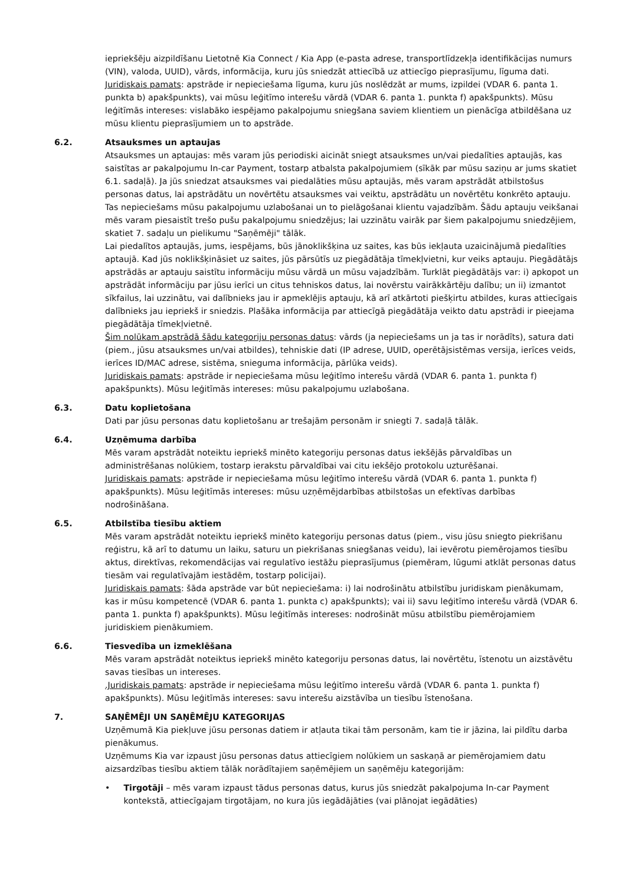iepriekšēju aizpildīšanu Lietotnē Kia Connect / Kia App (e-pasta adrese, transportlīdzekļa identifikācijas numurs (VIN), valoda, UUID), vārds, informācija, kuru jūs sniedzāt attiecībā uz attiecīgo pieprasījumu, līguma dati.
Juridiskais pamats: apstrāde ir nepieciešama līguma, kuru jūs noslēdzāt ar mums, izpildei (VDAR 6. panta 1. punkta b) apakšpunkts), vai mūsu leģitīmo interešu vārdā (VDAR 6. panta 1. punkta f) apakšpunkts). Mūsu leģitīmās intereses: vislabāko iespējamo pakalpojumu sniegšana saviem klientiem un pienācīga atbildēšana uz mūsu klientu pieprasījumiem un to apstrāde.
6.2. Atsauksmes un aptaujas
Atsauksmes un aptaujas: mēs varam jūs periodiski aicināt sniegt atsauksmes un/vai piedalīties aptaujās, kas saistītas ar pakalpojumu In-car Payment, tostarp atbalsta pakalpojumiem (sīkāk par mūsu saziņu ar jums skatiet 6.1. sadaļā). Ja jūs sniedzat atsauksmes vai piedalāties mūsu aptaujās, mēs varam apstrādāt atbilstošus personas datus, lai apstrādātu un novērtētu atsauksmes vai veiktu, apstrādātu un novērtētu konkrēto aptauju. Tas nepieciešams mūsu pakalpojumu uzlabošanai un to pielāgošanai klientu vajadzībām. Šādu aptauju veikšanai mēs varam piesaistīt trešo pušu pakalpojumu sniedzējus; lai uzzinātu vairāk par šiem pakalpojumu sniedzējiem, skatiet 7. sadaļu un pielikumu "Saņēmēji" tālāk.
Lai piedalītos aptaujās, jums, iespējams, būs jānoklikšķina uz saites, kas būs iekļauta uzaicinājumā piedalīties aptaujā. Kad jūs noklikšķināsiet uz saites, jūs pārsūtīs uz piegādātāja tīmekļvietni, kur veiks aptauju. Piegādātājs apstrādās ar aptauju saistītu informāciju mūsu vārdā un mūsu vajadzībām. Turklāt piegādātājs var: i) apkopot un apstrādāt informāciju par jūsu ierīci un citus tehniskos datus, lai novērstu vairākkārtēju dalību; un ii) izmantot sīkfailus, lai uzzinātu, vai dalībnieks jau ir apmeklējis aptauju, kā arī atkārtoti piešķirtu atbildes, kuras attiecīgais dalībnieks jau iepriekš ir sniedzis. Plašāka informācija par attiecīgā piegādātāja veikto datu apstrādi ir pieejama piegādātāja tīmekļvietnē.
Šim nolūkam apstrādā šādu kategoriju personas datus: vārds (ja nepieciešams un ja tas ir norādīts), satura dati (piem., jūsu atsauksmes un/vai atbildes), tehniskie dati (IP adrese, UUID, operētājsistēmas versija, ierīces veids, ierīces ID/MAC adrese, sistēma, snieguma informācija, pārlūka veids).
Juridiskais pamats: apstrāde ir nepieciešama mūsu leģitīmo interešu vārdā (VDAR 6. panta 1. punkta f) apakšpunkts). Mūsu leģitīmās intereses: mūsu pakalpojumu uzlabošana.
6.3. Datu koplietošana
Dati par jūsu personas datu koplietošanu ar trešajām personām ir sniegti 7. sadaļā tālāk.
6.4. Uzņēmuma darbība
Mēs varam apstrādāt noteiktu iepriekš minēto kategoriju personas datus iekšējās pārvaldības un administrēšanas nolūkiem, tostarp ierakstu pārvaldībai vai citu iekšējo protokolu uzturēšanai.
Juridiskais pamats: apstrāde ir nepieciešama mūsu leģitīmo interešu vārdā (VDAR 6. panta 1. punkta f) apakšpunkts). Mūsu leģitīmās intereses: mūsu uzņēmējdarbības atbilstošas un efektīvas darbības nodrošināšana.
6.5. Atbilstība tiesību aktiem
Mēs varam apstrādāt noteiktu iepriekš minēto kategoriju personas datus (piem., visu jūsu sniegto piekrišanu reģistru, kā arī to datumu un laiku, saturu un piekrišanas sniegšanas veidu), lai ievērotu piemērojamos tiesību aktus, direktīvas, rekomendācijas vai regulatīvo iestāžu pieprasījumus (piemēram, lūgumi atklāt personas datus tiesām vai regulatīvajām iestādēm, tostarp policijai).
Juridiskais pamats: šāda apstrāde var būt nepieciešama: i) lai nodrošinātu atbilstību juridiskam pienākumam, kas ir mūsu kompetencē (VDAR 6. panta 1. punkta c) apakšpunkts); vai ii) savu leģitīmo interešu vārdā (VDAR 6. panta 1. punkta f) apakšpunkts). Mūsu leģitīmās intereses: nodrošināt mūsu atbilstību piemērojamiem juridiskiem pienākumiem.
6.6. Tiesvedība un izmeklēšana
Mēs varam apstrādāt noteiktus iepriekš minēto kategoriju personas datus, lai novērtētu, īstenotu un aizstāvētu savas tiesības un intereses.
.Juridiskais pamats: apstrāde ir nepieciešama mūsu leģitīmo interešu vārdā (VDAR 6. panta 1. punkta f) apakšpunkts). Mūsu leģitīmās intereses: savu interešu aizstāvība un tiesību īstenošana.
7. SAŅĒMĒJI UN SAŅĒMĒJU KATEGORIJAS
Uzņēmumā Kia piekļuve jūsu personas datiem ir atļauta tikai tām personām, kam tie ir jāzina, lai pildītu darba pienākumus.
Uzņēmums Kia var izpaust jūsu personas datus attiecīgiem nolūkiem un saskaņā ar piemērojamiem datu aizsardzības tiesību aktiem tālāk norādītajiem saņēmējiem un saņēmēju kategorijām:
• Tirgotāji – mēs varam izpaust tādus personas datus, kurus jūs sniedzāt pakalpojuma In-car Payment kontekstā, attiecīgajam tirgotājam, no kura jūs iegādājāties (vai plānojat iegādāties)